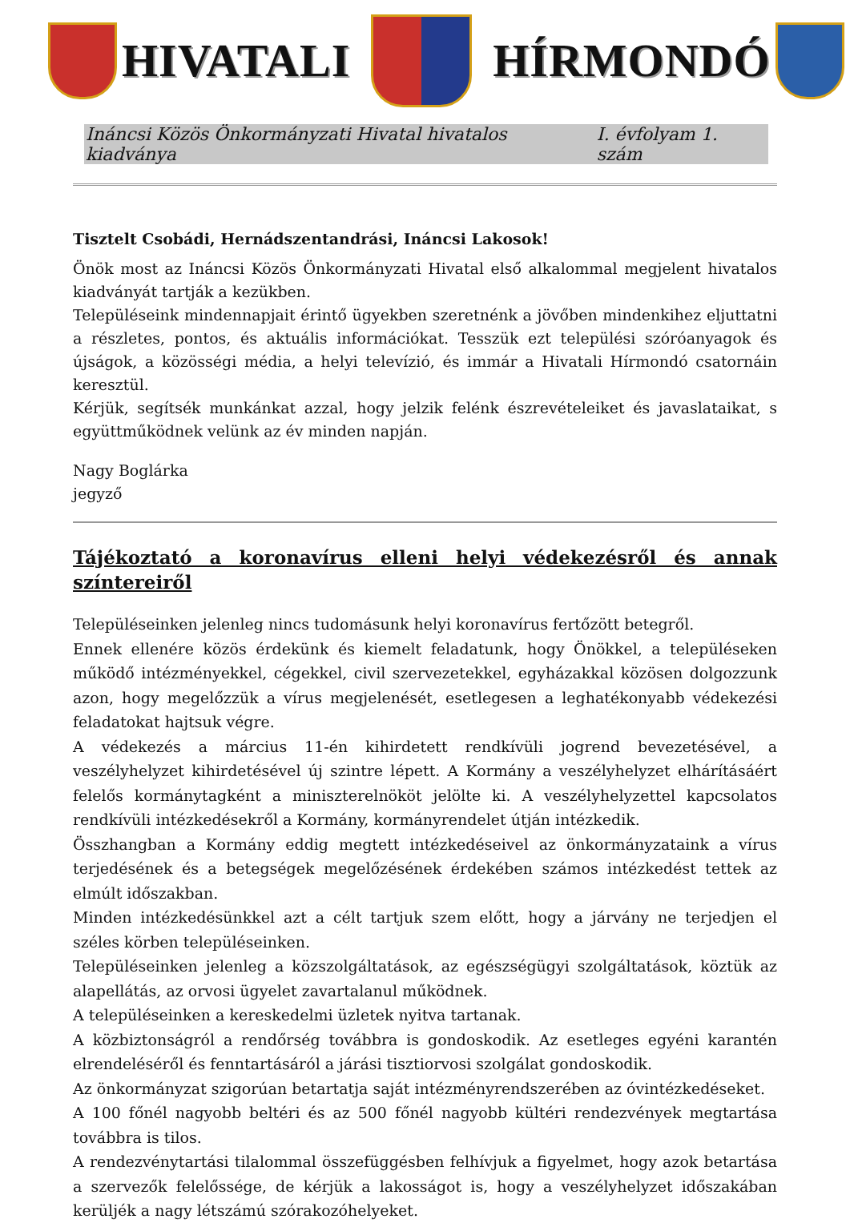HIVATALI HÍRMONDÓ
Ináncsi Közös Önkormányzati Hivatal hivatalos kiadványa I. évfolyam 1. szám
Tisztelt Csobádi, Hernádszentandrási, Ináncsi Lakosok!
Önök most az Ináncsi Közös Önkormányzati Hivatal első alkalommal megjelent hivatalos kiadványát tartják a kezükben.
Településeink mindennapjait érintő ügyekben szeretnénk a jövőben mindenkihez eljuttatni a részletes, pontos, és aktuális információkat. Tesszük ezt települési szóróanyagok és újságok, a közösségi média, a helyi televízió, és immár a Hivatali Hírmondó csatornáin keresztül.
Kérjük, segítsék munkánkat azzal, hogy jelzik felénk észrevételeiket és javaslataikat, s együttműködnek velünk az év minden napján.
Nagy Boglárka
jegyző
Tájékoztató a koronavírus elleni helyi védekezésről és annak színtereiről
Településeinken jelenleg nincs tudomásunk helyi koronavírus fertőzött betegről.
Ennek ellenére közös érdekünk és kiemelt feladatunk, hogy Önökkel, a településeken működő intézményekkel, cégekkel, civil szervezetekkel, egyházakkal közösen dolgozzunk azon, hogy megelőzzük a vírus megjelenését, esetlegesen a leghatékonyabb védekezési feladatokat hajtsuk végre.
A védekezés a március 11-én kihirdetett rendkívüli jogrend bevezetésével, a veszélyhelyzet kihirdetésével új szintre lépett. A Kormány a veszélyhelyzet elhárításáért felelős kormánytagként a miniszterelnököt jelölte ki. A veszélyhelyzettel kapcsolatos rendkívüli intézkedésekről a Kormány, kormányrendelet útján intézkedik.
Összhangban a Kormány eddig megtett intézkedéseivel az önkormányzataink a vírus terjedésének és a betegségek megelőzésének érdekében számos intézkedést tettek az elmúlt időszakban.
Minden intézkedésünkkel azt a célt tartjuk szem előtt, hogy a járvány ne terjedjen el széles körben településeinken.
Településeinken jelenleg a közszolgáltatások, az egészségügyi szolgáltatások, köztük az alapellátás, az orvosi ügyelet zavartalanul működnek.
A településeinken a kereskedelmi üzletek nyitva tartanak.
A közbiztonságról a rendőrség továbbra is gondoskodik. Az esetleges egyéni karantén elrendeléséről és fenntartásáról a járási tisztiorvosi szolgálat gondoskodik.
Az önkormányzat szigorúan betartatja saját intézményrendszerében az óvintézkedéseket.
A 100 főnél nagyobb beltéri és az 500 főnél nagyobb kültéri rendezvények megtartása továbbra is tilos.
A rendezvénytartási tilalommal összefüggésben felhívjuk a figyelmet, hogy azok betartása a szervezők felelőssége, de kérjük a lakosságot is, hogy a veszélyhelyzet időszakában kerüljék a nagy létszámú szórakozóhelyeket.